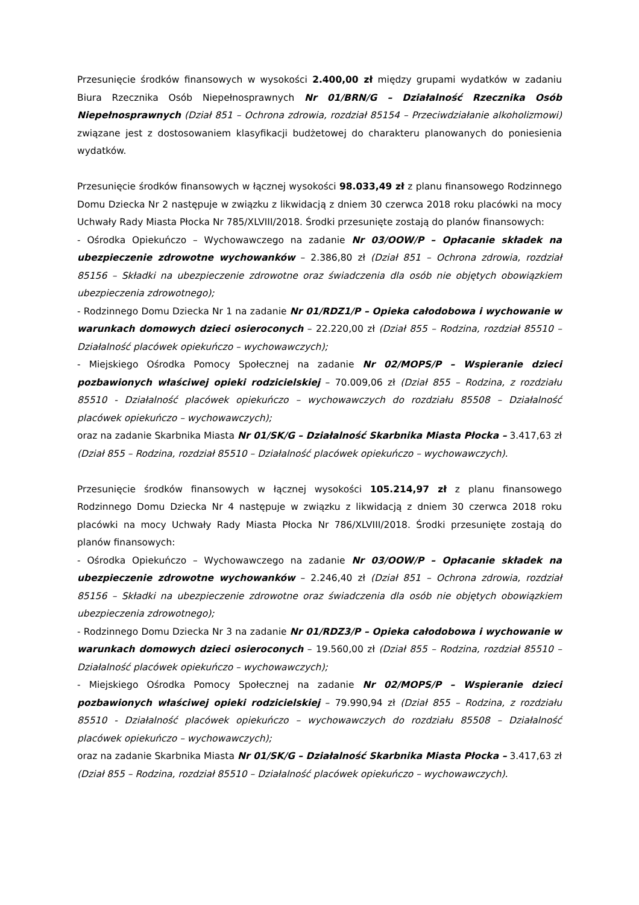Przesunięcie środków finansowych w wysokości 2.400,00 zł między grupami wydatków w zadaniu Biura Rzecznika Osób Niepełnosprawnych Nr 01/BRN/G – Działalność Rzecznika Osób Niepełnosprawnych (Dział 851 – Ochrona zdrowia, rozdział 85154 – Przeciwdziałanie alkoholizmowi) związane jest z dostosowaniem klasyfikacji budżetowej do charakteru planowanych do poniesienia wydatków.
Przesunięcie środków finansowych w łącznej wysokości 98.033,49 zł z planu finansowego Rodzinnego Domu Dziecka Nr 2 następuje w związku z likwidacją z dniem 30 czerwca 2018 roku placówki na mocy Uchwały Rady Miasta Płocka Nr 785/XLVIII/2018. Środki przesunięte zostają do planów finansowych:
- Ośrodka Opiekuńczo – Wychowawczego na zadanie Nr 03/OOW/P – Opłacanie składek na ubezpieczenie zdrowotne wychowanków – 2.386,80 zł (Dział 851 – Ochrona zdrowia, rozdział 85156 – Składki na ubezpieczenie zdrowotne oraz świadczenia dla osób nie objętych obowiązkiem ubezpieczenia zdrowotnego);
- Rodzinnego Domu Dziecka Nr 1 na zadanie Nr 01/RDZ1/P – Opieka całodobowa i wychowanie w warunkach domowych dzieci osieroconych – 22.220,00 zł (Dział 855 – Rodzina, rozdział 85510 – Działalność placówek opiekuńczo – wychowawczych);
- Miejskiego Ośrodka Pomocy Społecznej na zadanie Nr 02/MOPS/P – Wspieranie dzieci pozbawionych właściwej opieki rodzicielskiej – 70.009,06 zł (Dział 855 – Rodzina, z rozdziału 85510 - Działalność placówek opiekuńczo – wychowawczych do rozdziału 85508 – Działalność placówek opiekuńczo – wychowawczych);
oraz na zadanie Skarbnika Miasta Nr 01/SK/G – Działalność Skarbnika Miasta Płocka – 3.417,63 zł (Dział 855 – Rodzina, rozdział 85510 – Działalność placówek opiekuńczo – wychowawczych).
Przesunięcie środków finansowych w łącznej wysokości 105.214,97 zł z planu finansowego Rodzinnego Domu Dziecka Nr 4 następuje w związku z likwidacją z dniem 30 czerwca 2018 roku placówki na mocy Uchwały Rady Miasta Płocka Nr 786/XLVIII/2018. Środki przesunięte zostają do planów finansowych:
- Ośrodka Opiekuńczo – Wychowawczego na zadanie Nr 03/OOW/P – Opłacanie składek na ubezpieczenie zdrowotne wychowanków – 2.246,40 zł (Dział 851 – Ochrona zdrowia, rozdział 85156 – Składki na ubezpieczenie zdrowotne oraz świadczenia dla osób nie objętych obowiązkiem ubezpieczenia zdrowotnego);
- Rodzinnego Domu Dziecka Nr 3 na zadanie Nr 01/RDZ3/P – Opieka całodobowa i wychowanie w warunkach domowych dzieci osieroconych – 19.560,00 zł (Dział 855 – Rodzina, rozdział 85510 – Działalność placówek opiekuńczo – wychowawczych);
- Miejskiego Ośrodka Pomocy Społecznej na zadanie Nr 02/MOPS/P – Wspieranie dzieci pozbawionych właściwej opieki rodzicielskiej – 79.990,94 zł (Dział 855 – Rodzina, z rozdziału 85510 - Działalność placówek opiekuńczo – wychowawczych do rozdziału 85508 – Działalność placówek opiekuńczo – wychowawczych);
oraz na zadanie Skarbnika Miasta Nr 01/SK/G – Działalność Skarbnika Miasta Płocka – 3.417,63 zł (Dział 855 – Rodzina, rozdział 85510 – Działalność placówek opiekuńczo – wychowawczych).